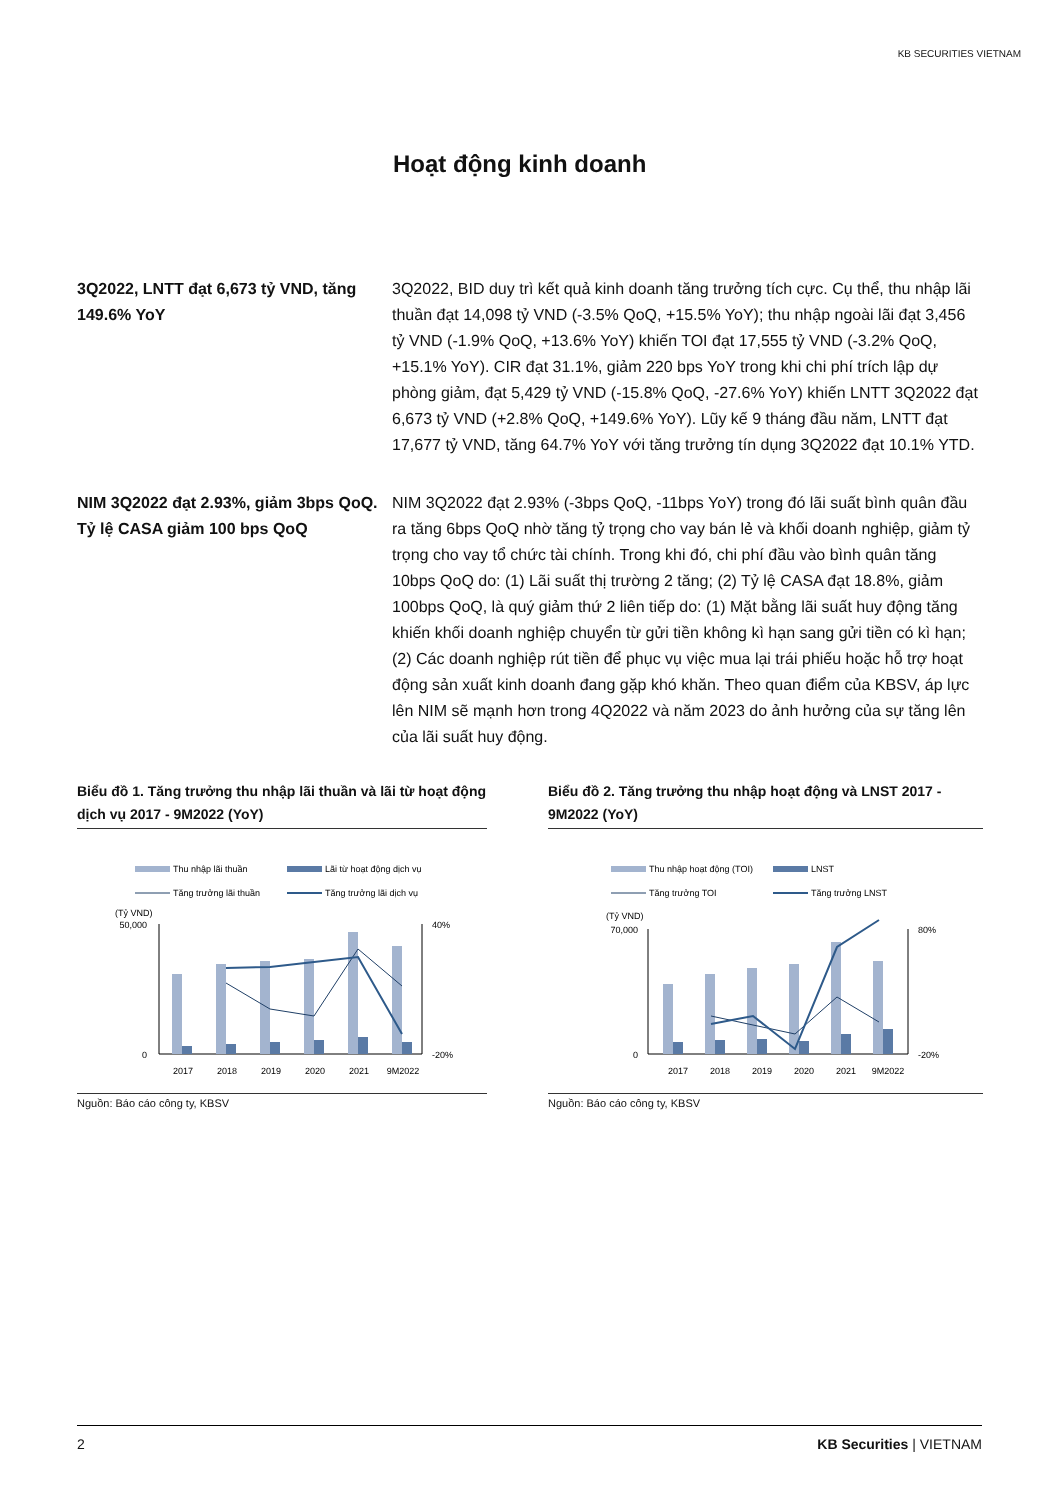KB SECURITIES VIETNAM
Hoạt động kinh doanh
3Q2022, LNTT đạt 6,673 tỷ VND, tăng 149.6% YoY
3Q2022, BID duy trì kết quả kinh doanh tăng trưởng tích cực. Cụ thể, thu nhập lãi thuần đạt 14,098 tỷ VND (-3.5% QoQ, +15.5% YoY); thu nhập ngoài lãi đạt 3,456 tỷ VND (-1.9% QoQ, +13.6% YoY) khiến TOI đạt 17,555 tỷ VND (-3.2% QoQ, +15.1% YoY). CIR đạt 31.1%, giảm 220 bps YoY trong khi chi phí trích lập dự phòng giảm, đạt 5,429 tỷ VND (-15.8% QoQ, -27.6% YoY) khiến LNTT 3Q2022 đạt 6,673 tỷ VND (+2.8% QoQ, +149.6% YoY). Lũy kế 9 tháng đầu năm, LNTT đạt 17,677 tỷ VND, tăng 64.7% YoY với tăng trưởng tín dụng 3Q2022 đạt 10.1% YTD.
NIM 3Q2022 đạt 2.93%, giảm 3bps QoQ. Tỷ lệ CASA giảm 100 bps QoQ
NIM 3Q2022 đạt 2.93% (-3bps QoQ, -11bps YoY) trong đó lãi suất bình quân đầu ra tăng 6bps QoQ nhờ tăng tỷ trọng cho vay bán lẻ và khối doanh nghiệp, giảm tỷ trọng cho vay tổ chức tài chính. Trong khi đó, chi phí đầu vào bình quân tăng 10bps QoQ do: (1) Lãi suất thị trường 2 tăng; (2) Tỷ lệ CASA đạt 18.8%, giảm 100bps QoQ, là quý giảm thứ 2 liên tiếp do: (1) Mặt bằng lãi suất huy động tăng khiến khối doanh nghiệp chuyển từ gửi tiền không kì hạn sang gửi tiền có kì hạn; (2) Các doanh nghiệp rút tiền để phục vụ việc mua lại trái phiếu hoặc hỗ trợ hoạt động sản xuất kinh doanh đang gặp khó khăn. Theo quan điểm của KBSV, áp lực lên NIM sẽ mạnh hơn trong 4Q2022 và năm 2023 do ảnh hưởng của sự tăng lên của lãi suất huy động.
Biểu đồ 1. Tăng trưởng thu nhập lãi thuần và lãi từ hoạt động dịch vụ 2017 - 9M2022 (YoY)
Thu nhập lãi thuần
Lãi từ hoạt động dịch vụ
Tăng trưởng lãi thuần
Tăng trưởng lãi dịch vụ
(Tỷ VND)
50,000
0
40%
-20%
2017
2018
2019
2020
2021
9M2022
Nguồn: Báo cáo công ty, KBSV
Biểu đồ 2. Tăng trưởng thu nhập hoạt động và LNST 2017 - 9M2022 (YoY)
Thu nhập hoạt động (TOI)
LNST
Tăng trưởng TOI
Tăng trưởng LNST
(Tỷ VND)
70,000
0
80%
-20%
2017
2018
2019
2020
2021
9M2022
Nguồn: Báo cáo công ty, KBSV
2 KB Securities | VIETNAM